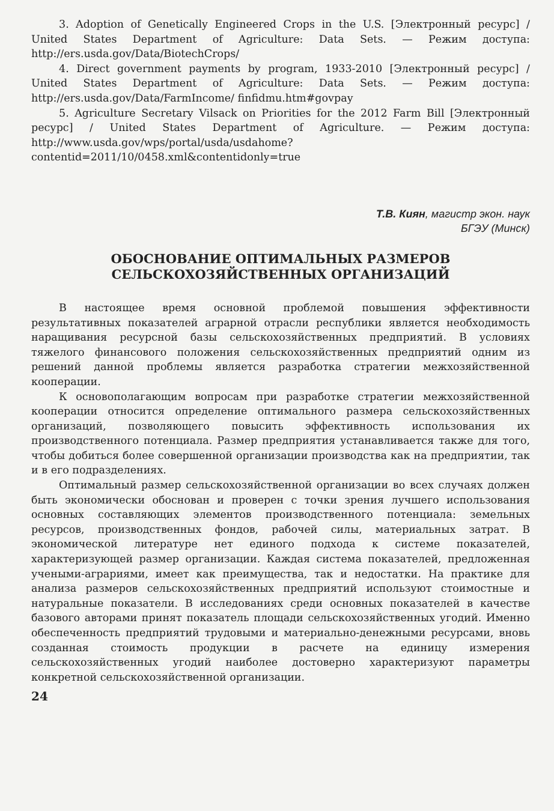3. Adoption of Genetically Engineered Crops in the U.S. [Электронный ресурс] / United States Department of Agriculture: Data Sets. — Режим доступа: http://ers.usda.gov/Data/BiotechCrops/
4. Direct government payments by program, 1933-2010 [Электронный ресурс] / United States Department of Agriculture: Data Sets. — Режим доступа: http://ers.usda.gov/Data/FarmIncome/ finfidmu.htm#govpay
5. Agriculture Secretary Vilsack on Priorities for the 2012 Farm Bill [Электронный ресурс] / United States Department of Agriculture. — Режим доступа: http://www.usda.gov/wps/portal/usda/usdahome?contentid=2011/10/0458.xml&contentidonly=true
Т.В. Киян, магистр экон. наук
БГЭУ (Минск)
ОБОСНОВАНИЕ ОПТИМАЛЬНЫХ РАЗМЕРОВ
СЕЛЬСКОХОЗЯЙСТВЕННЫХ ОРГАНИЗАЦИЙ
В настоящее время основной проблемой повышения эффективности результативных показателей аграрной отрасли республики является необходимость наращивания ресурсной базы сельскохозяйственных предприятий. В условиях тяжелого финансового положения сельскохозяйственных предприятий одним из решений данной проблемы является разработка стратегии межхозяйственной кооперации.
К основополагающим вопросам при разработке стратегии межхозяйственной кооперации относится определение оптимального размера сельскохозяйственных организаций, позволяющего повысить эффективность использования их производственного потенциала. Размер предприятия устанавливается также для того, чтобы добиться более совершенной организации производства как на предприятии, так и в его подразделениях.
Оптимальный размер сельскохозяйственной организации во всех случаях должен быть экономически обоснован и проверен с точки зрения лучшего использования основных составляющих элементов производственного потенциала: земельных ресурсов, производственных фондов, рабочей силы, материальных затрат. В экономической литературе нет единого подхода к системе показателей, характеризующей размер организации. Каждая система показателей, предложенная учеными-аграриями, имеет как преимущества, так и недостатки. На практике для анализа размеров сельскохозяйственных предприятий используют стоимостные и натуральные показатели. В исследованиях среди основных показателей в качестве базового авторами принят показатель площади сельскохозяйственных угодий. Именно обеспеченность предприятий трудовыми и материально-денежными ресурсами, вновь созданная стоимость продукции в расчете на единицу измерения сельскохозяйственных угодий наиболее достоверно характеризуют параметры конкретной сельскохозяйственной организации.
24